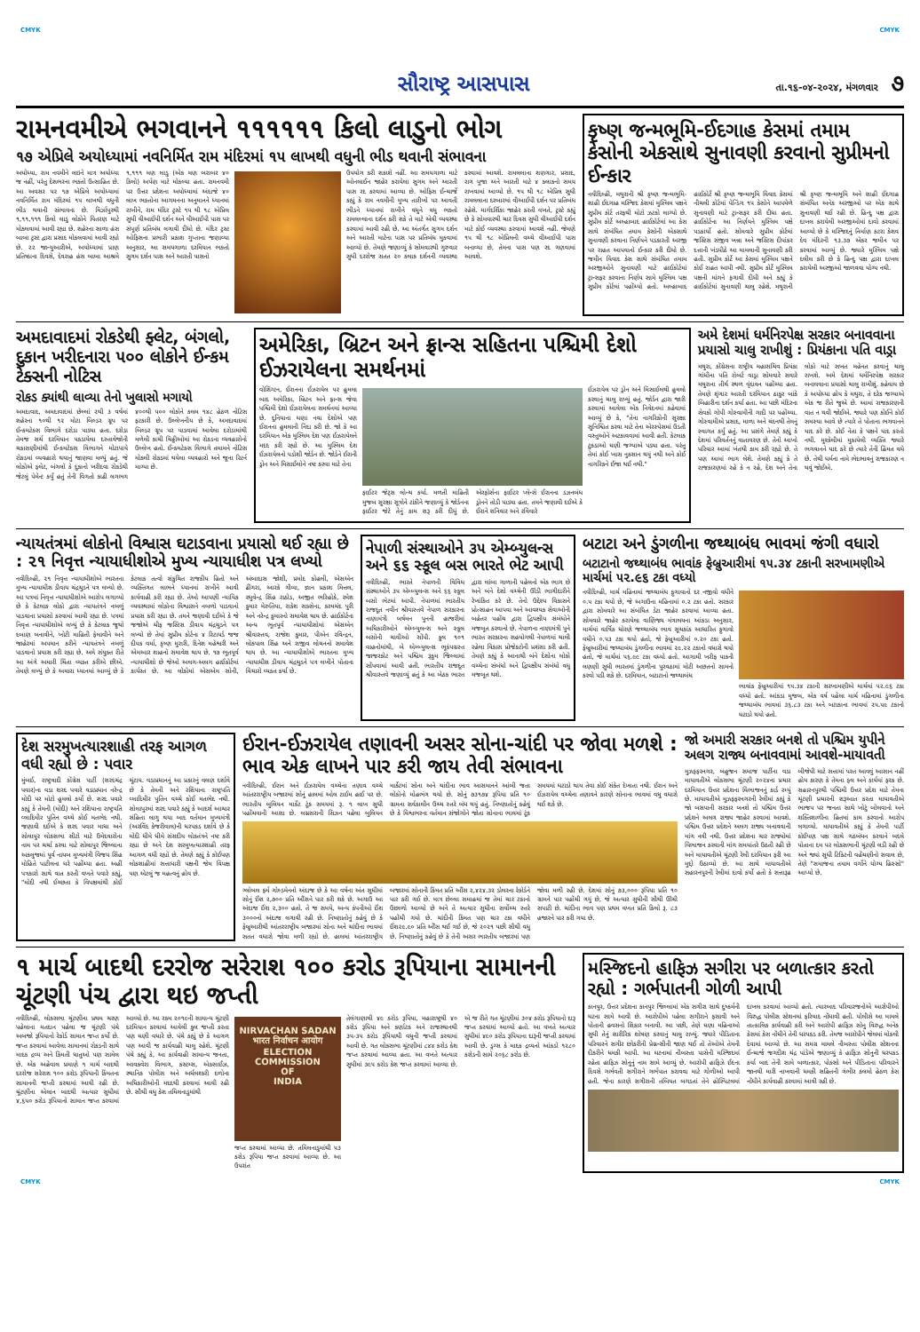CMYK CMYK
સૌરાષ્ટ્ર આસપાસ તા.૧૬-૦૪-૨૦૨૪, મંગળવાર ૭
રામનવમીએ ભગવાનને ૧૧૧૧૧૧ કિલો લાડુનો ભોગ
૧૭ એપ્રિલે અયોધ્યામાં નવનિર્મિત રામ મંદિરમાં ૧૫ લાખથી વધુની ભીડ થવાની સંભાવના
અયોધ્યા, રામ નવમીને લઇને માત્ર અયોધ્યા જ નહીં, પરંતુ દેશભરના ભક્તો ઉત્સાહિત છે. આ અવસર પર ૧૭ એપ્રિલે અયોધ્યામાં નવનિર્મિત રામ મંદિરમાં ૧૫ લાખથી વધુની ભીડ થવાની સંભાવના છે. મિર્ઝાપુરથી ૧,૧૧,૧૧૧ કિલો લાડુ લોકોને વિતરણ માટે મોકલવામાં આવી રહ્યા છે. શહેરના સાળા હંસ બાબા ટ્રસ્ટ દ્વારા પ્રસાદ મોકલવામાં આવી રહ્યો છે. ૨૨ જાન્યુઆરીએ, અયોધ્યામાં પ્રાણ પ્રતિષ્ઠાના દિવસે, દેવરાહ હંસ બાબા આશ્રમે ૧,૧૧૧ મણ લાડુ (એક મણ બરાબર ૪૦ કિલો) અર્પણ માટે મોકલ્યા હતા. રામનવમી પર ઉત્તર પ્રદેશના અયોધ્યામાં અંદાજે ૪૦ લાખ ભક્તોના આગમનના અનુમાનને ધ્યાનમાં રાખીને, રામ મંદિર ટ્રસ્ટે ૧૫ થી ૧૮ એપ્રિલ સુધી વીઆઈપી દર્શન અને વીઆઈપી પાસ પર સંપૂર્ણ પ્રતિબંધ લગાવી દીધો છે. મંદિર ટ્રસ્ટ ઓફિસના પ્રભારી પ્રકાશ ગુપ્તાના જણાવ્યા અનુસાર, આ સમયગાળા દરમિયાન ભક્તો સુગમ દર્શન પાસ અને આરતી પાસનો
ઉપયોગ કરી શકાશે નહીં. આ સમયગાળા માટે ઓનલાઈન જાહેર કરાયેલા સુગમ અને આરતી પાસ રદ કરવામાં આવ્યા છે. ઓફિસ ઈન્ચાર્જે કહ્યું કે રામ નવમીની મુખ્ય તારીખો પર આવતી ભીડને ધ્યાનમાં રાખીને વધુને વધુ ભક્તો રામલલ્લાના દર્શન કરી શકે તે માટે એવી વ્યવસ્થા કરવામાં આવી રહી છે. આ અંતર્ગત સુગમ દર્શન અને આરતી માટેના પાસ પર પ્રતિબંધ મુકવામાં આવ્યો છે. તેમણે જણાવ્યું કે સોમવારથી ગુરુવાર સુધી દરરોજ સતત ૨૦ કલાક દર્શનની વ્યવસ્થા કરવામાં આવશે. રામલલાના શણગાર, પ્રસાદ, રાગ પૂજા અને આરતી માટે ૪ કલાકનો સમય રાખવામાં આવ્યો છે. ૧૫ થી ૧૮ એપ્રિલ સુધી રામલલાના દરબારમાં વીઆઈપી દર્શન પર પ્રતિબંધ રહેશે. માર્ગદર્શિકા જાહેર કરતી વખતે, ટ્રસ્ટે કહ્યું છે કે સોમવારથી ચાર દિવસ સુધી વીઆઈપી દર્શન માટે કોઈ વ્યવસ્થા કરવામાં આવશે નહીં. જેમણે ૧૫ થી ૧૮ એપ્રિલની વચ્ચે વીઆઈપી પાસ બનાવ્યા છે, તેમના પાસ પણ રદ ગણવામાં આવશે.
કૃષ્ણ જન્મભૂમિ-ઈદગાહ કેસમાં તમામ કેસોની એકસાથે સુનાવણી કરવાનો સુપ્રીમનો ઈન્કાર
નવીદિલ્હી, મથુરાની શ્રી કૃષ્ણ જન્મભૂમિ-શાહી ઈદગાહ મસ્જિદ કેસમાં મુસ્લિમ પક્ષને સુપ્રીમ કોર્ટ તરફથી મોટો ઝટકો લાગ્યો છે. સુપ્રીમ કોર્ટે અલ્હાબાદ હાઈકોર્ટમાં આ કેસ સાથે સંબંધિત તમામ કેસોની એકસાથે સુનાવણી કરવાના નિર્ણયને પડકારતી અરજી પર રાહત આપવાનો ઈન્કાર કરી દીધો છે. જમીન વિવાદ કેસ સાથે સંબંધિત તમામ અરજીઓને સુનાવણી માટે હાઈકોર્ટમાં ટ્રાન્સફર કરવાના નિર્ણય સામે મુસ્લિમ પક્ષ સુપ્રીમ કોર્ટમાં પહોંચ્યો હતો. અલ્હાબાદ હાઈકોર્ટે શ્રી કૃષ્ણ જન્મભૂમિ વિવાદ કેસમાં નીચલી કોર્ટમાં પેન્ડિંગ ૧૫ કેસોને આપમેળે સુનાવણી માટે ટ્રાન્સફર કરી દીધા હતા. હાઈકોર્ટના આ નિર્ણયને મુસ્લિમ પક્ષે પડકાર્યો હતો. સોમવારે સુપ્રીમ કોર્ટમાં જસ્ટિસ સંજીવ ખન્ના અને જસ્ટિસ દીપાંકર દત્તાની ખંડપીઠે આ મામલાની સુનાવણી કરી હતી. સુપ્રીમ કોર્ટે આ કેસમાં મુસ્લિમ પક્ષને કોઈ રાહત આપી નથી. સુપ્રીમ કોર્ટે મુસ્લિમ પક્ષની માંગને ફગાવી દીધી અને કહ્યું કે હાઈકોર્ટમાં સુનાવણી ચાલુ રહેશે. મથુરાની શ્રી કૃષ્ણ જન્મભૂમિ અને શાહી ઈદગાહ સંબંધિત અનેક અરજીઓ પર એક સાથે સુનાવણી થઈ રહી છે. હિન્દુ પક્ષ દ્વારા દાખલ કરાયેલી અરજીઓમાં દાવો કરવામાં આવ્યો છે કે મસ્જિદનું નિર્માણ કટરા કેશવ દેવ મંદિરની ૧૩.૩૭ એકર જમીન પર કરવામાં આવ્યું છે. જ્યારે મુસ્લિમ પક્ષે દલીલ કરી છે કે હિન્દુ પક્ષ દ્વારા દાખલ કરાયેલી અરજીઓ જાળવવા યોગ્ય નથી.
અમદાવાદમાં રોકડેથી ફ્લેટ, બંગલો, દુકાન ખરીદનારા ૫૦૦ લોકોને ઈન્કમ ટેક્સની નોટિસ
રોકડ ક્યાંથી લાવ્યા તેનો ખુલાસો મગાયો
અમદાવાદ, અમદાવાદમાં છેલ્લાં ૨થી ૩ વર્ષમાં શહેરના ૧૦થી ૧૨ મોટા બિલ્ડર ગ્રૂપ પર ઈન્કમટેક્સ વિભાગે દરોડા પાડ્યા હતા. દરોડા તેમજ સર્ચ દરમિયાન પકડાયેલા દસ્તાવેજોની ચકાસણીમાંથી ઈન્કમટેક્સ વિભાગને મોટાપાયે રોકડમાં વ્યવહારો થયાનું જાણવા મળ્યું હતું. જે લોકોએ ફ્લેટ, બંગલો કે દુકાનો ખરીદવા રોકડેથી જેટલું પેમેન્ટ કર્યું હતું તેની વિગતો કાઢી લગભગ ૪૦૦થી ૫૦૦ લોકોને કલમ ૧૪૮ હેઠળ નોટિસ ફટકારી છે. ઉલ્લેખનીય છે કે, અમદાવાદમાં બિલ્ડર ગ્રૂપ પર પાડવામાં આવેલા દરોડામાંથી મળેલી કાચી ચિઠ્ઠીઓમાં આ રોકડના વ્યવહારોનો ઉલ્લેખ હતો. ઈન્કમટેક્સ વિભાગે તમામને નોટિસ મોકલી રોકડમાં થયેલા વ્યવહારો અને જૂના રિટર્ન માગ્યા છે.
અમેરિકા, બ્રિટન અને ફ્રાન્સ સહિતના પશ્ચિમી દેશો ઈઝરાયેલના સમર્થનમાં
વોશિંગ્ટન, ઈરાનના ઈઝરાયેલ પર હુમલા બાદ અમેરિકા, બ્રિટન અને ફ્રાન્સ જેવા પશ્ચિમી દેશો ઈઝરાયેલના સમર્થનમાં આવ્યા છે. દુનિયાના ઘણા નવા દેશોએ પણ ઈરાનના હુમલાની નિંદા કરી છે. જો કે આ દરમિયાન એક મુસ્લિમ દેશ પણ ઈઝરાયેલને મદદ કરી રહ્યો છે. આ મુસ્લિમ દેશ ઈઝરાયેલનો પડોશી જોર્ડન છે. જોર્ડને ઈરાની ડ્રોન અને મિસાઈલોને નષ્ટ કરવા માટે તેના
ફાઈટર જેટ્સ લોન્ચ કર્યા. મળતી માહિતી મુજબ સુરક્ષા સૂત્રોને ટાંકીને જણાવ્યું કે જોર્ડનના ફાઈટર જેટે તેનું કામ શરૂ કરી દીધું છે. એરફોર્સના ફાઈટર પ્લેન્સે ઈરાનના ડઝનબંધ ડ્રોનને તોડી પાડ્યા હતા. તમને જણાવી દઈએ કે ઈરાને શનિવાર અને રવિવારે
ઈઝરાયેલ પર ડ્રોન અને મિસાઈલથી હુમલો કરવાનું ચાલુ રાખ્યું હતું. જોર્ડન દ્વારા જારી કરવામાં આવેલા એક નિવેદનમાં કહેવામાં આવ્યું છે કે, "તેના નાગરિકોની સુરક્ષા સુનિશ્ચિત કરવા માટે તેના એરસ્પેસમાં ઉડતી વસ્તુઓને અટકાવવામાં આવી હતી. કેટલાક ટુકડાઓ ઘણી જગ્યાએ પડ્યા હતા. પરંતુ તેમાં કોઈ ખાસ નુકસાન થયું નથી અને કોઈ નાગરિકને ઈજા થઈ નથી."
અમે દેશમાં ધર્મનિરપેક્ષ સરકાર બનાવવાના પ્રયાસો ચાલુ રાખીશું : પ્રિયંકાના પતિ વાડ્રા
મથુરા, કોંગ્રેસના રાષ્ટ્રીય મહાસચિવ પ્રિયંકા ગાંધીના પતિ રોબર્ટ વાડ્રા સોમવારે સવારે મથુરાના તીર્થ સ્થળ વૃંદાવન પહોંચ્યા હતા. તેમણે શૃંગાર આરતી દરમિયાન ઠાકુર બાંકે બિહારીના દર્શન કર્યા હતા. આ પછી મંદિરના સેવકો ગોપી ગોસ્વામીની ગાદી પર પહોંચ્યા. ગોસ્વામીએ પ્રસાદ, માળા અને ચંદનથી તેમનું સ્વાગત કર્યું હતું. આ પ્રસંગે તેમણે કહ્યું કે દેશમાં પરિવર્તનનું વાતાવરણ છે. તેનો આખો પરિવાર આમાં ખંતથી કામ કરી રહ્યો છે. તે પણ આમાં ભાગ લેશે. તેમણે કહ્યું કે તે રાજકારણમાં રહે કે ન રહે, દેશ અને તેના લોકો માટે સખત મહેનત કરવાનું ચાલુ રાખશે. અમે દેશમાં ધર્મનિરપેક્ષ સરકાર બનાવવાના પ્રયાસો ચાલુ રાખીશું. કહેવાય છે કે અયોધ્યા હોય કે મથુરા, તે દરેક જગ્યાએ એક જ રીતે જુએ છે. આમાં રાજકારણની વાત ન થવી જોઈએ. જ્યારે પણ કોઈને કોઈ સમસ્યા આવે છે ત્યારે તે પોતાના ભગવાનને યાદ કરે છે. કોઈ નેતા કે પક્ષને યાદ કરતો નથી. મુશ્કેલીમાં મુકાયેલી વ્યક્તિ જ્યારે ભગવાનને યાદ કરે છે ત્યારે તેની હિંમત વધે છે. તેથી ધર્મના નામે ભેદભાવનું રાજકારણ ન થવું જોઈએ.
ન્યાયતંત્રમાં લોકોનો વિશ્વાસ ઘટાડવાના પ્રયાસો થઈ રહ્યા છે : ૨૧ નિવૃત્ત ન્યાયાધીશોએ મુખ્ય ન્યાયાધીશ પત્ર લખ્યો
નવીદિલ્હી, ૨૧ નિવૃત્ત ન્યાયાધીશોએ ભારતના મુખ્ય ન્યાયાધીશ ડીવાય ચંદ્રચુડને પત્ર લખ્યો છે. આ પત્રમાં નિવૃત્ત ન્યાયાધીશોએ આરોપ લગાવ્યો છે કે કેટલાક લોકો દ્વારા ન્યાયતંત્રને નબળું પાડવાના પ્રયાસો કરવામાં આવી રહ્યા છે. પત્રમાં નિવૃત્ત ન્યાયાધીશોએ લખ્યું છે કે કેટલાક જૂથો દબાણ બનાવીને, ખોટી માહિતી ફેલાવીને અને જાહેરમાં અપમાન કરીને ન્યાયતંત્રને નબળું પાડવાનો પ્રયાસ કરી રહ્યા છે. અમે સંયુક્ત રીતે આ અંગે અમારી ચિંતા વ્યક્ત કરીએ છીએ. તેમણે લખ્યું છે કે અમારા ધ્યાનમાં આવ્યું છે કે કેટલાક તત્વો સંકુચિત રાજકીય હિતો અને વ્યક્તિગત લાભને ધ્યાનમાં રાખીને આવી કાર્યવાહી કરી રહ્યા છે. તેઓ આપણી ન્યાયિક વ્યવસ્થામાં લોકોના વિશ્વાસને નબળો પાડવાનો પ્રયાસ કરી રહ્યા છે. તમને જણાવી દઈએ કે જે જજોએ ચીફ જસ્ટિસ ડીવાય ચંદ્રચુડને પત્ર લખ્યો છે તેમાં સુપ્રીમ કોર્ટના ૪ રિટાયર્ડ જજ દીપક વર્મા, કૃષ્ણ મુરારી, દિનેશ મહેશ્વરી અને એમઆર શાહનો સમાવેશ થાય છે. ૧૭ ભૂતપૂર્વ ન્યાયાધીશો છે જેઓ અલગ-અલગ હાઈકોર્ટમાં કાર્યરત છે. આ લોકોમાં એસએમ સોની, અંબાદાસ જોશી, પ્રમોદ કોહલી, એસએન ઢીંગરા, આરકે ગૌબા, જ્ઞાન પ્રકાશ મિત્તલ, રઘુવેન્દ્ર સિંહ રાઠોડ, અજીત ભરિહોકે, રમેશ કુમાર મેરુતિયા, રાકેશ સક્સેના, કરમચંદ પુરી અને નરેન્દ્ર કુમારનો સમાવેશ થાય છે. હાઈકોર્ટના અન્ય ભૂતપૂર્વ ન્યાયાધીશોમાં એસએન શ્રીવાસ્તવ, રાજેશ કુમાર, પીએન રવિન્દ્રન, લોકપાલ સિંહ અને રાજીવ લોચનનો સમાવેશ થાય છે. આ ન્યાયાધીશોએ ભારતના મુખ્ય ન્યાયાધીશ ડીવાય ચંદ્રચુડને પત્ર લખીને પોતાના વિચારો વ્યક્ત કર્યા છે.
નેપાળી સંસ્થાઓને ૩૫ એમ્બ્યુલન્સ અને ૬૬ સ્કૂલ બસ ભારતે ભેટ આપી
નવીદિલ્હી, ભારતે નેપાળની વિવિધ સંસ્થાઓને ૩૫ એમ્બ્યુલન્સ અને ૬૬ સ્કૂલ બસો ભેટમાં આપી. નેપાળમાં ભારતીય રાજદૂત નવીન શ્રીવાસ્તવે નેપાળ સરકારના નાણામંત્રી બર્ષમન પુનની હાજરીમાં અધિકારીઓને એમ્બ્યુલન્સ અને સ્કૂલ બસોની ચાવીઓ સોંપી. કુલ ૧૦૧ વાહનોમાંથી, બે એમ્બ્યુલન્સ ભૂકંપગ્રસ્ત જાજરકોટ અને પશ્ચિમ રૂકુમ જિલ્લામાં સોંપવામાં આવી હતી. ભારતીય રાજદૂત શ્રીવાસ્તવે જણાવ્યું હતું કે આ બેઠક ભારત દ્વારા લાંબા ગાળાની પહેલનો એક ભાગ છે અને બંને દેશો વચ્ચેની ઊંડી ભાગીદારીને રેખાંકિત કરે છે. તેનો ઉદ્દેશ્ય વિકાસને પ્રોત્સાહન આપવા અને આવશ્યક સેવાઓની બહેતર પહોંચ દ્વારા દ્વિપક્ષીય સંબંધોને મજબૂત કરવાનો છે. નેપાળના નાણામંત્રી પુને ભારત સરકારના સહયોગથી નેપાળમાં ચાલી રહેલા વિકાસ પ્રોજેક્ટોની પ્રશંસા કરી હતી. તેમણે કહ્યું કે આનાથી બંને દેશોના લોકો વચ્ચેના સંબંધો અને દ્વિપક્ષીય સંબંધો વધુ મજબૂત થશે.
બટાટા અને ડુંગળીના જથ્થાબંધ ભાવમાં જંગી વધારો
બટાટાનો જથ્થાબંધ ભાવાંક ફેબ્રુઆરીમાં ૧૫.૩૪ ટકાની સરખામણીએ માર્ચમાં ૫૨.૯૬ ટકા વધ્યો
નવીદિલ્હી, માર્ચ મહિનામાં જથ્થાબંધ ફુગાવાનો દર નજીવો વધીને ૦.૫ ટકા થયો છે, જે અગાઉના મહિનામાં ૦.૨ ટકા હતો. સરકાર દ્વારા સોમવારે આ સંબંધિત ડેટા જાહેર કરવામાં આવ્યા હતા. સોમવારે જાહેર કરાયેલા વાણિજ્ય મંત્રાલયના આંકડા અનુસાર, માર્ચમાં વાર્ષિક ધોરણે જથ્થાબંધ ભાવ સૂચકાંક આધારિત ફુગાવો વધીને ૦.૫૩ ટકા થયો હતો, જે ફેબ્રુઆરીમાં ૦.૨૦ ટકા હતો. ફેબ્રુઆરીમાં જથ્થાબંધ ડુંગળીના ભાવમાં ૨૯.૨૨ ટકાનો વધારો થયો હતો, જે માર્ચમાં ૫૬.૯૯ ટકા વધ્યો હતો. આગામી ખરીફ પાકની લણણી સુધી ભારતમાં ડુંગળીના પુરવઠામાં મોટી અછતનો સામનો કરવો પડી શકે છે. દરમિયાન, બટાટાનો જથ્થાબંધ
ભાવાંક ફેબ્રુઆરીમાં ૧૫.૩૪ ટકાની સરખામણીએ માર્ચમાં ૫૨.૯૬ ટકા વધ્યો હતો. આંકડા મુજબ, એક વર્ષ પહેલા માર્ચ મહિનામાં ડુંગળીના જથ્થાબંધ ભાવમાં ૩૬.૮૩ ટકા અને બટાકાના ભાવમાં ૨૫.૫૯ ટકાનો ઘટાડો થયો હતો.
દેશ સરમુખત્યારશાહી તરફ આગળ વધી રહ્યો છે : પવાર
મુંબઈ, રાષ્ટ્રવાદી કોંગ્રેસ પાર્ટી (શરદચંદ્ર પવાર)ના વડા શરદ પવારે વડાપ્રધાન નરેન્દ્ર મોદી પર મોટો હુમલો કર્યો છે. શરદ પવારે કહ્યું કે તેમની (મોદી) અને રશિયાના રાષ્ટ્રપતિ વ્લાદિમીર પુતિન વચ્ચે કોઈ મતભેદ નથી. જણાવી દઈએ કે શરદ પવાર માધા અને સોલાપુર લોકસભા સીટો માટે ઉમેદવારોના નામ પર ચર્ચા કરવા માટે સોલાપુર જિલ્લાના અકલુજમાં પૂર્વ નાયબ મુખ્યમંત્રી વિજય સિંહ મોહિતે પાટીલના ઘરે પહોંચ્યા હતા. અહીં પત્રકારો સાથે વાત કરતી વખતે પવારે કહ્યું, "મોદી નથી ઈચ્છતા કે વિપક્ષમાંથી કોઈ ચૂંટાય. વડાપ્રધાનનું આ પ્રકારનું વલણ દર્શાવે છે કે તેમની અને રશિયાના રાષ્ટ્રપતિ વ્લાદિમીર પુતિન વચ્ચે કોઈ મતભેદ નથી. સોલાપુરમાં શરદ પવારે કહ્યું કે આદર્શ આચાર સંહિતા લાગુ થયા બાદ વર્તમાન મુખ્યમંત્રી (અરવિંદ કેજરીવાલ)ની ધરપકડ દર્શાવે છે કે મોદી ધીમે ધીમે સંસદીય લોકતંત્રને નષ્ટ કરી રહ્યા છે અને દેશ સરમુખત્યારશાહી તરફ આગળ વધી રહ્યો છે. તેમણે કહ્યું કે કોઈપણ લોકશાહીમાં સત્તાધારી પક્ષની જેમ વિપક્ષ પણ એટલું જ મહત્વનું હોય છે.
ઈરાન-ઈઝરાયેલ તણાવની અસર સોના-ચાંદી પર જોવા મળશે : ભાવ એક લાખને પાર કરી જાય તેવી સંભાવના
નવીદિલ્હી, ઈરાન અને ઈઝરાયેલ વચ્ચેના તણાવ વચ્ચે આંતરરાષ્ટ્રીય બજારમાં સોનું હાલમાં ઓલ ટાઈમ હાઈ પર છે. ભારતીય બુલિયન માર્કેટ ટૂંક સમયમાં રૂ. ૧ લાખ સુધી પહોંચવાની આશા છે. લગ્નસરાની સિઝન પહેલા બુલિયન માર્કેટમાં સોના અને ચાંદીના ભાવ આસમાનને આંબી જતા લોકોનો મોહભંગ થયો છે. સોનું ૭૩૧૭૪ રૂપિયા પ્રતિ ૧૦ ગ્રામના સર્વકાલીન ઉચ્ચ સ્તરે બંધ થયું હતું. નિષ્ણાતોનું કહેવું છે કે વિશ્વભરના વર્તમાન સંજોગોને જોતા સોનાના ભાવમાં ટૂંક સમયમાં ઘટાડો થાય તેવા કોઈ સંકેત દેખાતા નથી. ઈરાન અને ઈઝરાયેલ વચ્ચેના તણાવને કારણે સોનાના ભાવમાં વધુ વધારો થઈ શકે છે.
ગ્લોબલ ફર્મ ગોલ્ડમેનનો અંદાજ છે કે આ વર્ષના અંત સુધીમાં સોનું ઈંશ ૨,૭૦૦ પ્રતિ ઔંસને પાર કરી શકે છે. અગાઉ આ અંદાજ ઈંશ ૨,૩૦૦ હતો. તે જ સમયે, અન્ય કંપનીઓ ઈંશ ૩૦૦૦નો અંદાજ લગાવી રહી છે. નિષ્ણાતોનું કહેવું છે કે ફેબ્રુઆરીથી આંતરરાષ્ટ્રીય બજારમાં સોના અને ચાંદીના ભાવમાં સતત વધારો જોવા મળી રહ્યો છે. હાલમાં આંતરરાષ્ટ્રીય બજારમાં સોનાની કિંમત પ્રતિ ઔંસ ૨,૪૨૪.૩૨ ડોલરના રેકોર્ડને પાર કરી ગઈ છે. માત્ર છેલ્લા સમાહમાં જ તેમાં ચાર ટકાનો ઉછાળો આવ્યો છે અને તે અત્યાર સુધીના સર્વોચ્ચ સ્તરે પહોંચી ગયો છે. ચાંદીની કિંમત પણ ચાર ટકા વધીને ઈંશ૨૯.૯૦ પ્રતિ ઔંસ થઈ ગઈ છે, જે ૨૦૨૧ પછી સૌથી વધુ છે. નિષ્ણાતોનું કહેવું છે કે તેની અસર ભારતીય બજારમાં પણ જોવા મળી રહી છે. દેશમાં સોનું ૭૩,૦૦૦ રૂપિયા પ્રતિ ૧૦ ગ્રામને પાર પહોંચી ગયું છે, જે અત્યાર સુધીની સૌથી ઊંચી સપાટી છે. ચાંદીના ભાવ પણ પ્રથમ વખત પ્રતિ કિલો રૂ. ૮૩ હજારને પાર કરી ગયા છે.
જો અમારી સરકાર બનશે તો પશ્ચિમ યુપીને અલગ રાજ્ય બનાવવામાં આવશે-માયાવતી
મુઝફ્ફરનગર, બહુજન સમાજ પાર્ટીના વડા માયાવતીએ લોકસભા ચૂંટણી ૨૦૨૪ના પ્રચાર દરમિયાન ઉત્તર પ્રદેશના વિભાજનનું કાર્ડ રમ્યું છે. માયાવતીએ મુઝફ્ફરનગરની રેલીમાં કહ્યું કે જો બસપાની સરકાર બનશે તો પશ્ચિમ ઉત્તર પ્રદેશને અલગ રાજ્ય જાહેર કરવામાં આવશે. પશ્ચિમ ઉત્તર પ્રદેશને અલગ રાજ્ય બનાવવાની માંગ નવી નથી. ઉત્તર પ્રદેશના ચાર રાજ્યોમાં વિભાજન કરવાની માંગ સમયાંતરે ઉઠતી રહી છે અને માયાવતીએ ચૂંટણી રેલી દરમિયાન ફરી આ મુદ્દો ઉઠાવ્યો છે. આ સાથે માયાવતીએ સહારનપુરની રેલીમાં દાવો કર્યો હતો કે સત્તારૂઢ બીજેપી માટે સત્તામાં પરત આવવું આસાન નહીં હોય કારણ કે તેમના ફ્લ અને કાર્યમાં ફરક છે. સહારનપુરથી પશ્ચિમી ઉત્તર પ્રદેશ માટે તેમના ચૂંટણી પ્રચારની શરૂઆત કરતા માયાવતીએ ભાજપ પર જનતા સાથે ખોટું બોલવાનો અને શક્તિશાળીના હિતમાં કામ કરવાનો આરોપ લગાવ્યો. માયાવતીએ કહ્યું કે તેમની પાર્ટી કોઈપણ પક્ષ સાથે ગઠબંધન કરવાને બદલે પોતાના દમ પર લોકસભાની ચૂંટણી લડી રહી છે અને જ્યાં સુધી ટિકિટની વહેંચણીનો સવાલ છે, તેણે "સમાજના તમામ વર્ગોને યોગ્ય હિસ્સો" આપ્યો છે.
૧ માર્ચ બાદથી દરરોજ સરેરાશ ૧૦૦ કરોડ રૂપિયાના સામાનની ચૂંટણી પંચ દ્વારા થઇ જપ્તી
નવીદિલ્હી, લોકસભા ચૂંટણીના પ્રથમ ચરણ પહેલાના મતદાન પહેલા જ ચૂંટણી પંચે અબજો રૂપિયાનો રેકોર્ડ સામાન જપ્ત કર્યો છે. જપ્ત કરવામાં આવેલા સામાનમાં રોકડની સાથે માદક દ્રવ્ય અને કિંમતી ધાતુઓ પણ સામેલ છે. એક અહેવાલ પ્રમાણે ૧ માર્ચ બાદથી દરરોજ સરેરાશ ૧૦૦ કરોડ રૂપિયાની કિંમતના સામાનની જપ્તી કરવામાં આવી રહી છે. ચૂંટણીના એલાન બાદથી અત્યાર સુધીમાં ૪,૬૫૦ કરોડ રૂપિયાનો સામાન જપ્ત કરવામાં આવ્યો છે. આ રકમ ૨૦૧૯ની સામાન્ય ચૂંટણી દરમિયાન કરવામાં આવેલી કુલ જપ્તી કરતા પણ ઘણી વધારે છે. પંચે કહ્યું છે કે આગળ પણ આવી જ કાર્યવાહી ચાલુ રહેશે. ચૂંટણી પંચે કહ્યું કે, આ કાર્યવાહી સામાન્ય જનતા, આવકવેરા વિભાગ, કસ્ટમ્સ, એક્સાઈઝ, સ્થાનિક પોલીસ અને અર્ધલશ્કરી દળોના અધિકારીઓની મદદથી કરવામાં આવી રહી છે. સૌથી વધુ કેશ તમિલનાડુમાંથી
NIRVACHAN SADAN
भारत निर्वाचन आयोग
ELECTION COMMISSION
OF
INDIA
જપ્ત કરવામાં આવ્યા છે. તમિલનાડુમાંથી ૫૩ કરોડ રૂપિયા જપ્ત કરવામાં આવ્યા છે. આ ઉપરાંત
તેલંગાણાથી ૪૯ કરોડ રૂપિયા, મહારાષ્ટ્રથી ૪૦ કરોડ રૂપિયા અને કર્ણાટક અને રાજસ્થાનથી ૩૫-૩૫ કરોડ રૂપિયાથી વધુની જપ્તી કરવામાં આવી છે. ગત લોકસભા ચૂંટણીમાં ૮૪૪ કરોડ કેશ જપ્ત કરવામાં આવ્યા હતા. આ વખતે અત્યાર સુધીમાં ૩૯૫ કરોડ કેશ જપ્ત કરવામાં આવ્યા છે. એ જ રીતે ગત ચૂંટણીમાં ૩૦૪ કરોડ રૂપિયાનો દારૂ જપ્ત કરવામાં આવ્યો હતો. આ વખતે અત્યાર સુધીમાં ૪૯૦ કરોડ રૂપિયાના દારૂની જપ્તી કરવામાં આવી છે. ડ્રગ્સ કે માદક દ્રવ્યનો આંકડો ૧૨૮૦ કરોડની સામે ૨૦૬૮ કરોડ છે.
મસ્જિદનો હાફિઝ સગીરા પર બળાત્કાર કરતો રહ્યો : ગર્ભપાતની ગોળી આપી
કાનપુર, ઉત્તર પ્રદેશના કાનપુર જિલ્લામાં એક સગીરા સાથે દુષ્કર્મની ઘટના સામે આવી છે. આરોપીએ પહેલા સગીરાને ફસાવી અને પોતાની હવસનો શિકાર બનાવી. આ પછી, તેણે ઘણા મહિનાઓ સુધી તેનું શારીરિક શોષણ કરવાનું ચાલુ રાખ્યું. જ્યારે પીડિતાના પરિવારને સગીર છોકરીની પ્રેગ્નન્સીની જાણ થઈ તો તેઓએ તેમની દીકરીને ધમકી આપી. આ ઘટનામાં નૌબસ્તા પાસેની મસ્જિદમાં રહેતા હાફિઝ સોનુનું નામ સામે આવ્યું છે. આરોપી હાફિઝે ઈદના દિવસે ગર્ભવતી સગીરાને ગર્ભપાત કરાવવા માટે ગોળીઓ આપી હતી. જેના કારણે સગીરાની તબિયત બગડતાં તેને હોસ્પિટલમાં દાખલ કરવામાં આવ્યો હતો. ત્યારબાદ પરિવારજનોએ આરોપીઓ વિરુદ્ધ પોલીસ સ્ટેશનમાં ફરિયાદ નોંધાવી હતી. પોલીસે આ મામલે તાત્કાલિક કાર્યવાહી કરી અને આરોપી હાફિઝ સોનુ વિરુદ્ધ અનેક કેસમાં કેસ નોંધીને તેની ધરપકડ કરી. તેમજ આરોપીને જેલમાં મોકલી દેવામાં આવ્યો છે. આ સમગ્ર મામલે નૌબસ્તા પોલીસ સ્ટેશનના ઈન્ચાર્જ જગદીશ ચંદ્ર પાંડેએ જણાવ્યું કે હાફિઝ સોનુની ધરપકડ કર્યા બાદ તેની સામે બળાત્કાર, પોક્સો અને પીડિતાના પરિવારને જાનથી મારી નાખવાની ધમકી સહિતની ગંભીર કલમો હેઠળ કેસ નોંધીને કાર્યવાહી કરવામાં આવી રહી છે.
CMYK CMYK